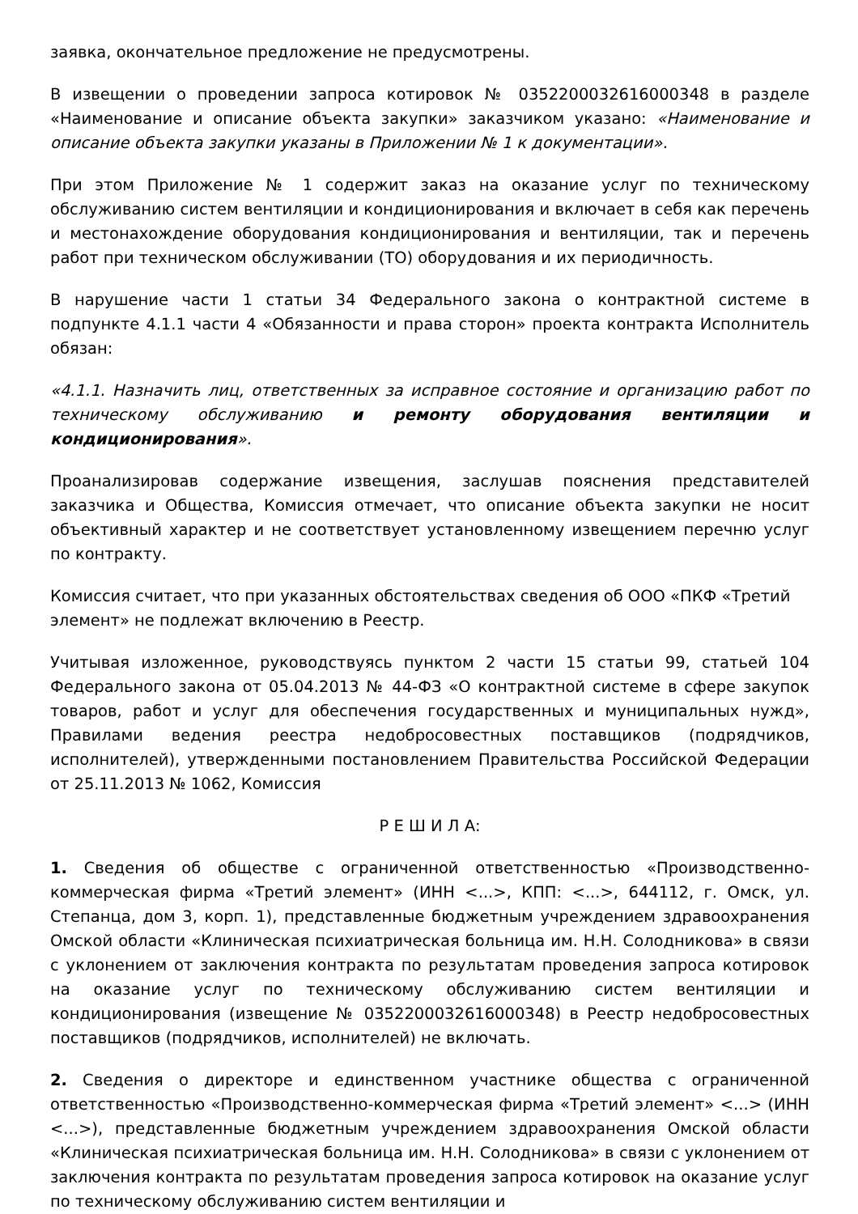заявка, окончательное предложение не предусмотрены.
В извещении о проведении запроса котировок № 0352200032616000348 в разделе «Наименование и описание объекта закупки» заказчиком указано: «Наименование и описание объекта закупки указаны в Приложении № 1 к документации».
При этом Приложение № 1 содержит заказ на оказание услуг по техническому обслуживанию систем вентиляции и кондиционирования и включает в себя как перечень и местонахождение оборудования кондиционирования и вентиляции, так и перечень работ при техническом обслуживании (ТО) оборудования и их периодичность.
В нарушение части 1 статьи 34 Федерального закона о контрактной системе в подпункте 4.1.1 части 4 «Обязанности и права сторон» проекта контракта Исполнитель обязан:
«4.1.1. Назначить лиц, ответственных за исправное состояние и организацию работ по техническому обслуживанию и ремонту оборудования вентиляции и кондиционирования».
Проанализировав содержание извещения, заслушав пояснения представителей заказчика и Общества, Комиссия отмечает, что описание объекта закупки не носит объективный характер и не соответствует установленному извещением перечню услуг по контракту.
Комиссия считает, что при указанных обстоятельствах сведения об ООО «ПКФ «Третий элемент» не подлежат включению в Реестр.
Учитывая изложенное, руководствуясь пунктом 2 части 15 статьи 99, статьей 104 Федерального закона от 05.04.2013 № 44-ФЗ «О контрактной системе в сфере закупок товаров, работ и услуг для обеспечения государственных и муниципальных нужд», Правилами ведения реестра недобросовестных поставщиков (подрядчиков, исполнителей), утвержденными постановлением Правительства Российской Федерации от 25.11.2013 № 1062, Комиссия
Р Е Ш И Л А:
1. Сведения об обществе с ограниченной ответственностью «Производственно-коммерческая фирма «Третий элемент» (ИНН <...>, КПП: <...>, 644112, г. Омск, ул. Степанца, дом 3, корп. 1), представленные бюджетным учреждением здравоохранения Омской области «Клиническая психиатрическая больница им. Н.Н. Солодникова» в связи с уклонением от заключения контракта по результатам проведения запроса котировок на оказание услуг по техническому обслуживанию систем вентиляции и кондиционирования (извещение № 0352200032616000348) в Реестр недобросовестных поставщиков (подрядчиков, исполнителей) не включать.
2. Сведения о директоре и единственном участнике общества с ограниченной ответственностью «Производственно-коммерческая фирма «Третий элемент» <...> (ИНН <...>), представленные бюджетным учреждением здравоохранения Омской области «Клиническая психиатрическая больница им. Н.Н. Солодникова» в связи с уклонением от заключения контракта по результатам проведения запроса котировок на оказание услуг по техническому обслуживанию систем вентиляции и